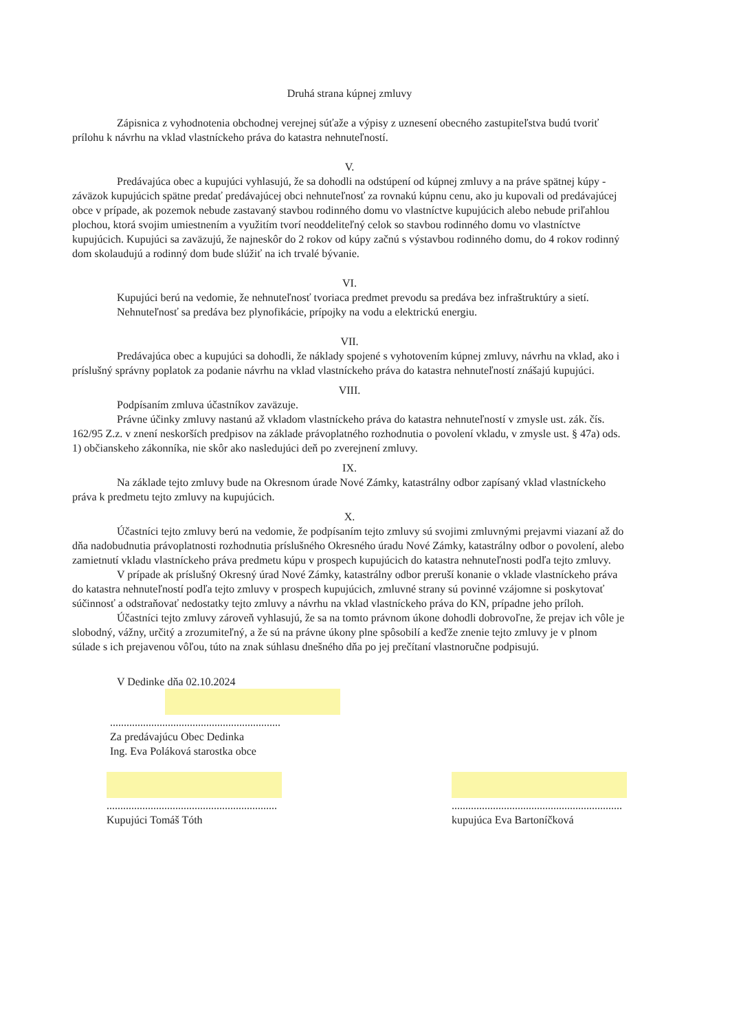Druhá strana kúpnej zmluvy
Zápisnica z vyhodnotenia obchodnej verejnej súťaže a výpisy z uznesení obecného zastupiteľstva budú tvoriť prílohu k návrhu na vklad vlastníckeho práva do katastra nehnuteľností.
V.
Predávajúca obec a kupujúci vyhlasujú, že sa dohodli na odstúpení od kúpnej zmluvy a na práve spätnej kúpy - záväzok kupujúcich spätne predať predávajúcej obci nehnuteľnosť za rovnakú kúpnu cenu, ako ju kupovali od predávajúcej obce v prípade, ak pozemok nebude zastavaný stavbou rodinného domu vo vlastníctve kupujúcich alebo nebude priľahlou plochou, ktorá svojim umiestnením a využitím tvorí neoddeliteľný celok so stavbou rodinného domu vo vlastníctve kupujúcich. Kupujúci sa zaväzujú, že najneskôr do 2 rokov od kúpy začnú s výstavbou rodinného domu, do 4 rokov rodinný dom skolaudujú a rodinný dom bude slúžiť na ich trvalé bývanie.
VI.
Kupujúci berú na vedomie, že nehnuteľnosť tvoriaca predmet prevodu sa predáva bez infraštruktúry a sietí.
Nehnuteľnosť sa predáva bez plynofikácie, prípojky na vodu a elektrickú energiu.
VII.
Predávajúca obec a kupujúci sa dohodli, že náklady spojené s vyhotovením kúpnej zmluvy, návrhu na vklad, ako i príslušný správny poplatok za podanie návrhu na vklad vlastníckeho práva do katastra nehnuteľností znášajú kupujúci.
VIII.
Podpísaním zmluva účastníkov zaväzuje.
Právne účinky zmluvy nastanú až vkladom vlastníckeho práva do katastra nehnuteľností v zmysle ust. zák. čís. 162/95 Z.z. v znení neskorších predpisov na základe právoplatného rozhodnutia o povolení vkladu, v zmysle ust. § 47a) ods. 1) občianskeho zákonníka, nie skôr ako nasledujúci deň po zverejnení zmluvy.
IX.
Na základe tejto zmluvy bude na Okresnom úrade Nové Zámky, katastrálny odbor zapísaný vklad vlastníckeho práva k predmetu tejto zmluvy na kupujúcich.
X.
Účastníci tejto zmluvy berú na vedomie, že podpísaním tejto zmluvy sú svojimi zmluvnými prejavmi viazaní až do dňa nadobudnutia právoplatnosti rozhodnutia príslušného Okresného úradu Nové Zámky, katastrálny odbor o povolení, alebo zamietnutí vkladu vlastníckeho práva predmetu kúpu v prospech kupujúcich do katastra nehnuteľnosti podľa tejto zmluvy.
V prípade ak príslušný Okresný úrad Nové Zámky, katastrálny odbor preruší konanie o vklade vlastníckeho práva do katastra nehnuteľností podľa tejto zmluvy v prospech kupujúcich, zmluvné strany sú povinné vzájomne si poskytovať súčinnosť a odstraňovať nedostatky tejto zmluvy a návrhu na vklad vlastníckeho práva do KN, prípadne jeho príloh.
Účastníci tejto zmluvy zároveň vyhlasujú, že sa na tomto právnom úkone dohodli dobrovoľne, že prejav ich vôle je slobodný, vážny, určitý a zrozumiteľný, a že sú na právne úkony plne spôsobilí a keďže znenie tejto zmluvy je v plnom súlade s ich prejavenou vôľou, túto na znak súhlasu dnešného dňa po jej prečítaní vlastnoručne podpisujú.
V Dedinke dňa 02.10.2024
..............................................................
Za predávajúcu Obec Dedinka
Ing. Eva Poláková starostka obce
..............................................................
Kupujúci Tomáš Tóth
..............................................................
kupujúca Eva Bartoníčková